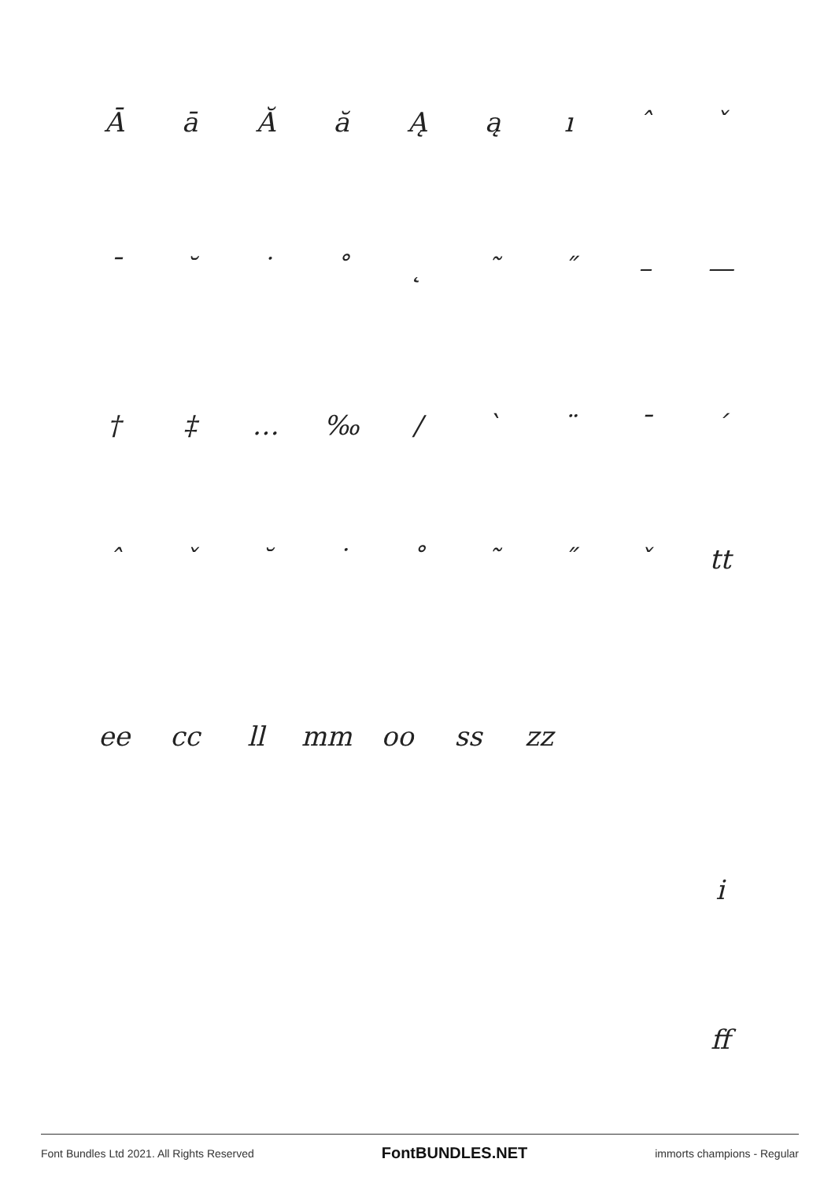Ā ā Ă ă Ą ą ı ˆ ˇ
¯ ˘ ˙ ˚ ˛ ˜ ˝ – —
† ‡ … ‰ / ` ¨ ¯ ´
ˆ ˇ ˘ ˙ ˚ ˜ ˝ ˇ tt
ee cc ll mm oo ss zz
i
ff
Font Bundles Ltd 2021. All Rights Reserved FontBUNDLES.NET immorts champions - Regular